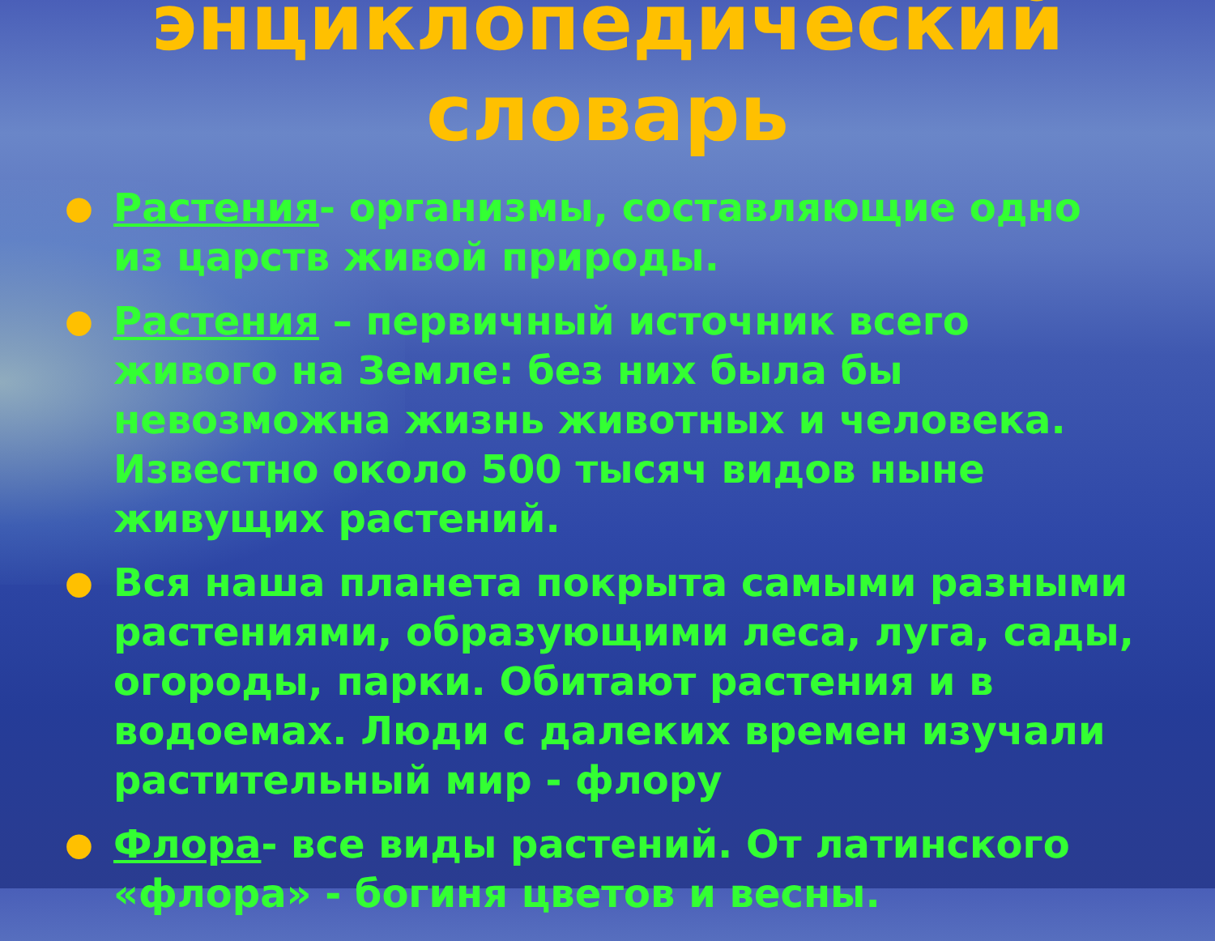энциклопедический
словарь
● Растения- организмы, составляющие одно из царств живой природы.
● Растения – первичный источник всего живого на Земле: без них была бы невозможна жизнь животных и человека. Известно около 500 тысяч видов ныне живущих растений.
● Вся наша планета покрыта самыми разными растениями, образующими леса, луга, сады, огороды, парки. Обитают растения и в водоемах. Люди с далеких времен изучали растительный мир - флору
● Флора- все виды растений. От латинского «флора» - богиня цветов и весны.